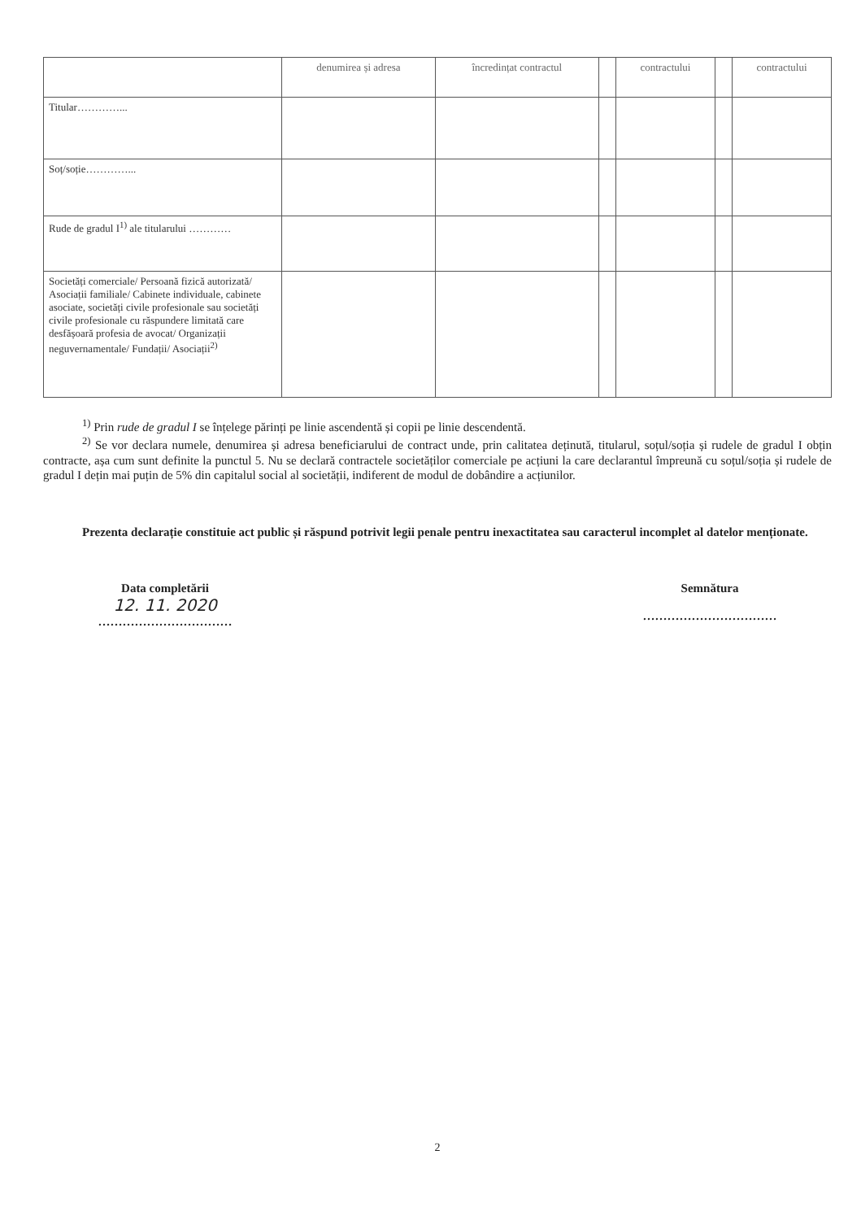| | denumirea și adresa | încredințat contractul | | contractului | | contractului |
| --- | --- | --- | --- | --- | --- | --- |
| Titular…………... | | | | | | |
| Soț/soție…………... | | | | | | |
| Rude de gradul I<sup>1)</sup> ale titularului ………… | | | | | | |
| Societăți comerciale/ Persoană fizică autorizată/ Asociații familiale/ Cabinete individuale, cabinete asociate, societăți civile profesionale sau societăți civile profesionale cu răspundere limitată care desfășoară profesia de avocat/ Organizații neguvernamentale/ Fundații/ Asociații<sup>2)</sup> | | | | | | |
<sup>1)</sup> Prin rude de gradul I se înțelege părinți pe linie ascendentă și copii pe linie descendentă.
<sup>2)</sup> Se vor declara numele, denumirea și adresa beneficiarului de contract unde, prin calitatea deținută, titularul, soțul/soția și rudele de gradul I obțin contracte, așa cum sunt definite la punctul 5. Nu se declară contractele societăților comerciale pe acțiuni la care declarantul împreună cu soțul/soția și rudele de gradul I dețin mai puțin de 5% din capitalul social al societății, indiferent de modul de dobândire a acțiunilor.
Prezenta declarație constituie act public și răspund potrivit legii penale pentru inexactitatea sau caracterul incomplet al datelor menționate.
Data completării
12. 11. 2020
……………………………
Semnătura
……………………………
2